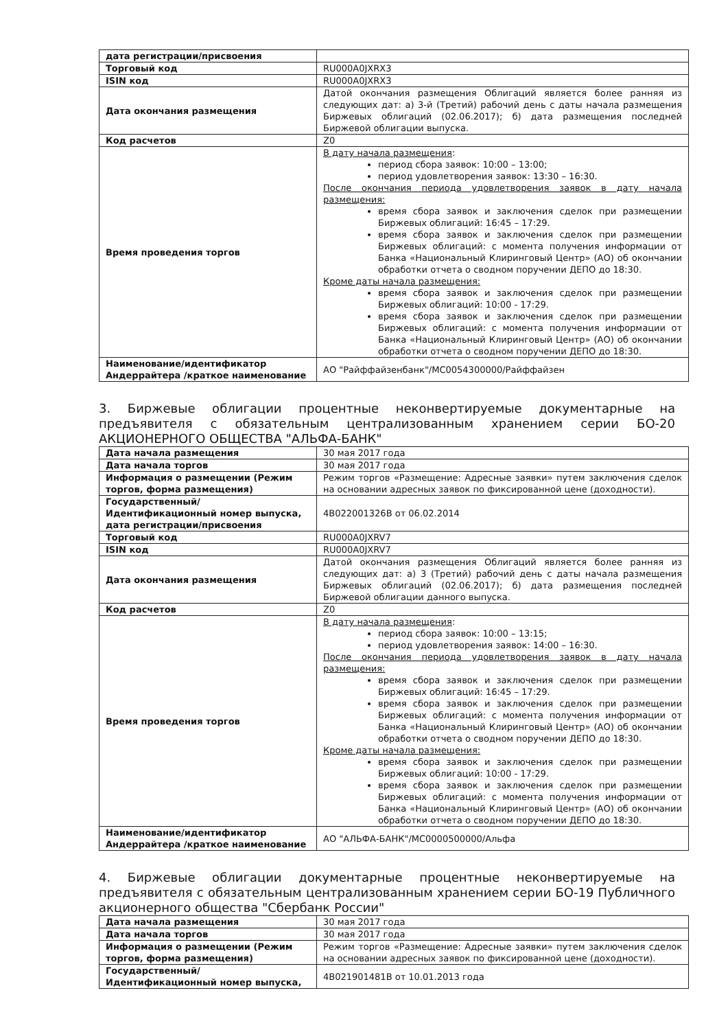| дата регистрации/присвоения | |
| Торговый код | RU000A0JXRX3 |
| ISIN код | RU000A0JXRX3 |
| Дата окончания размещения | Датой окончания размещения Облигаций является более ранняя из следующих дат: а) 3-й (Третий) рабочий день с даты начала размещения Биржевых облигаций (02.06.2017); б) дата размещения последней Биржевой облигации выпуска. |
| Код расчетов | Z0 |
| Время проведения торгов | В дату начала размещения : период сбора заявок: 10:00 – 13:00; период удовлетворения заявок: 13:30 – 16:30. После окончания периода удовлетворения заявок в дату начала размещения: время сбора заявок и заключения сделок при размещении Биржевых облигаций: 16:45 – 17:29. время сбора заявок и заключения сделок при размещении Биржевых облигаций: с момента получения информации от Банка «Национальный Клиринговый Центр» (АО) об окончании обработки отчета о сводном поручении ДЕПО до 18:30. Кроме даты начала размещения: время сбора заявок и заключения сделок при размещении Биржевых облигаций: 10:00 - 17:29. время сбора заявок и заключения сделок при размещении Биржевых облигаций: с момента получения информации от Банка «Национальный Клиринговый Центр» (АО) об окончании обработки отчета о сводном поручении ДЕПО до 18:30. |
| Наименование/идентификатор Андеррайтера /краткое наименование | АО "Райффайзенбанк"/MC0054300000/Райффайзен |
3. Биржевые облигации процентные неконвертируемые документарные на предъявителя с обязательным централизованным хранением серии БО-20 АКЦИОНЕРНОГО ОБЩЕСТВА "АЛЬФА-БАНК"
| Дата начала размещения | 30 мая 2017 года |
| Дата начала торгов | 30 мая 2017 года |
| Информация о размещении (Режим торгов, форма размещения) | Режим торгов «Размещение: Адресные заявки» путем заключения сделок на основании адресных заявок по фиксированной цене (доходности). |
| Государственный/ Идентификационный номер выпуска, дата регистрации/присвоения | 4B022001326B от 06.02.2014 |
| Торговый код | RU000A0JXRV7 |
| ISIN код | RU000A0JXRV7 |
| Дата окончания размещения | Датой окончания размещения Облигаций является более ранняя из следующих дат: а) 3 (Третий) рабочий день с даты начала размещения Биржевых облигаций (02.06.2017); б) дата размещения последней Биржевой облигации данного выпуска. |
| Код расчетов | Z0 |
| Время проведения торгов | В дату начала размещения : период сбора заявок: 10:00 – 13:15; период удовлетворения заявок: 14:00 – 16:30. После окончания периода удовлетворения заявок в дату начала размещения: время сбора заявок и заключения сделок при размещении Биржевых облигаций: 16:45 – 17:29. время сбора заявок и заключения сделок при размещении Биржевых облигаций: с момента получения информации от Банка «Национальный Клиринговый Центр» (АО) об окончании обработки отчета о сводном поручении ДЕПО до 18:30. Кроме даты начала размещения: время сбора заявок и заключения сделок при размещении Биржевых облигаций: 10:00 - 17:29. время сбора заявок и заключения сделок при размещении Биржевых облигаций: с момента получения информации от Банка «Национальный Клиринговый Центр» (АО) об окончании обработки отчета о сводном поручении ДЕПО до 18:30. |
| Наименование/идентификатор Андеррайтера /краткое наименование | АО "АЛЬФА-БАНК"/MC0000500000/Альфа |
4. Биржевые облигации документарные процентные неконвертируемые на предъявителя с обязательным централизованным хранением серии БО-19 Публичного акционерного общества "Сбербанк России"
| Дата начала размещения | 30 мая 2017 года |
| Дата начала торгов | 30 мая 2017 года |
| Информация о размещении (Режим торгов, форма размещения) | Режим торгов «Размещение: Адресные заявки» путем заключения сделок на основании адресных заявок по фиксированной цене (доходности). |
| Государственный/ Идентификационный номер выпуска, | 4B021901481B от 10.01.2013 года |